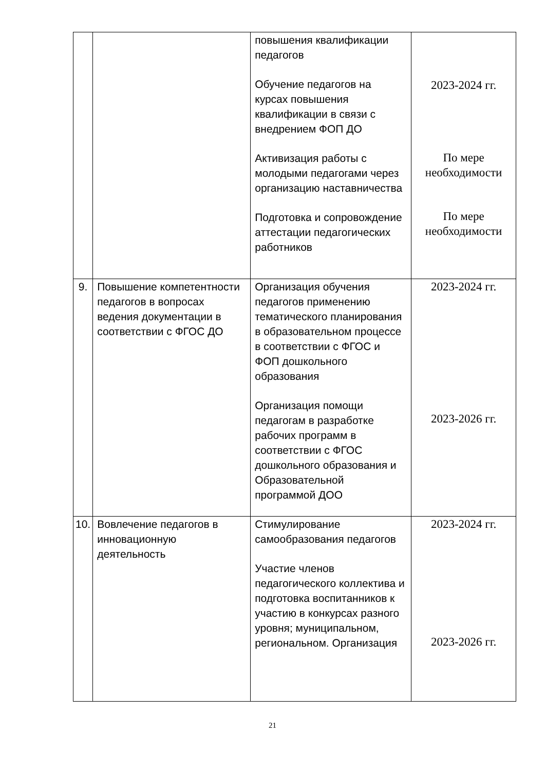| | | повышения квалификации педагогов Обучение педагогов на курсах повышения квалификации в связи с внедрением ФОП ДО Активизация работы с молодыми педагогами через организацию наставничества Подготовка и сопровождение аттестации педагогических работников | 2023-2024 гг. По мере необходимости По мере необходимости |
| 9. | Повышение компетентности педагогов в вопросах ведения документации в соответствии с ФГОС ДО | Организация обучения педагогов применению тематического планирования в образовательном процессе в соответствии с ФГОС и ФОП дошкольного образования Организация помощи педагогам в разработке рабочих программ в соответствии с ФГОС дошкольного образования и Образовательной программой ДОО | 2023-2024 гг. 2023-2026 гг. |
| 10. | Вовлечение педагогов в инновационную деятельность | Стимулирование самообразования педагогов Участие членов педагогического коллектива и подготовка воспитанников к участию в конкурсах разного уровня; муниципальном, региональном. Организация | 2023-2024 гг. 2023-2026 гг. |
21